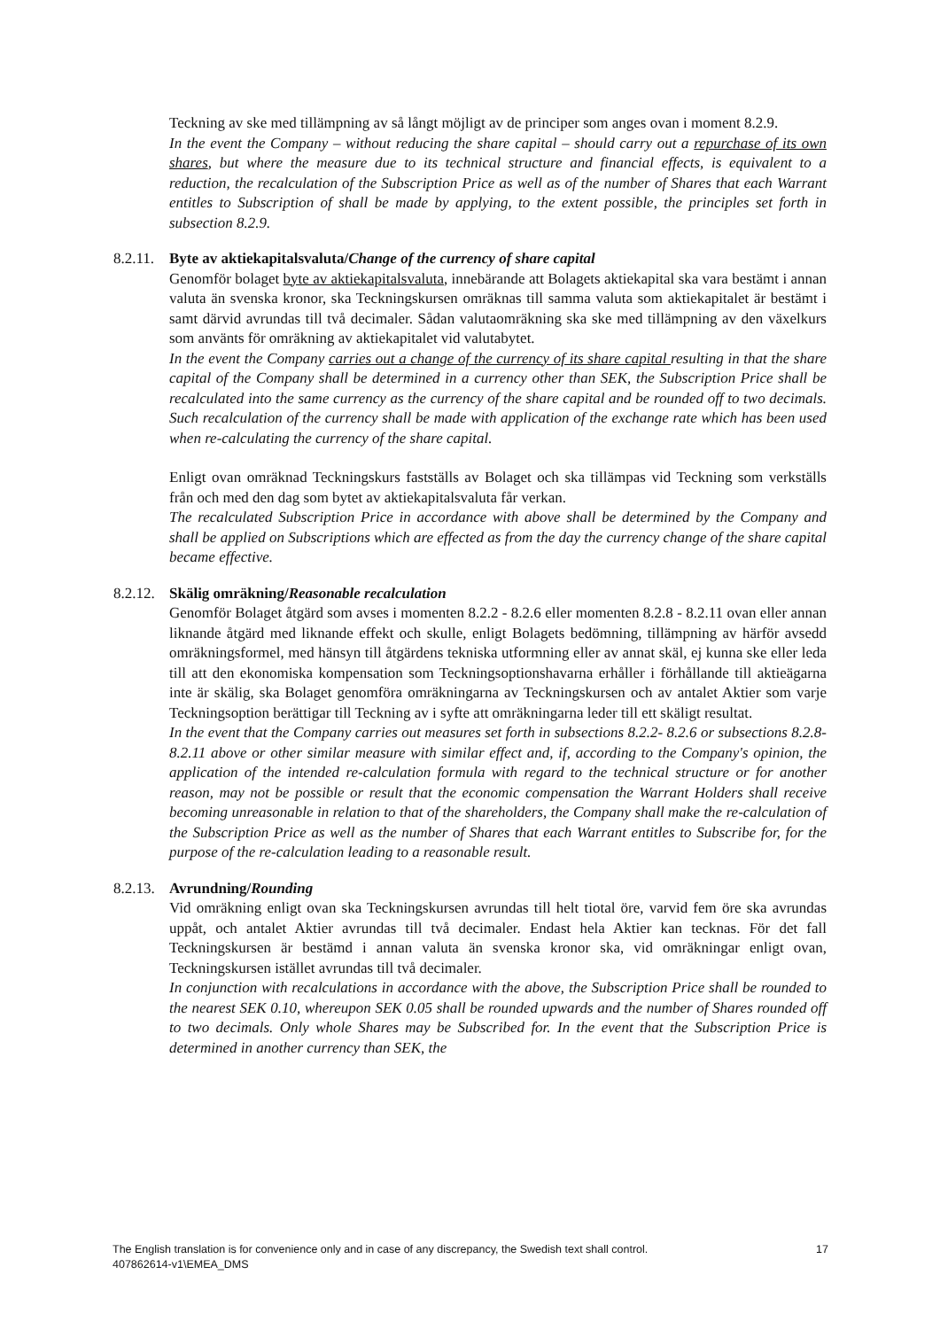Teckning av ske med tillämpning av så långt möjligt av de principer som anges ovan i moment 8.2.9.
In the event the Company – without reducing the share capital – should carry out a repurchase of its own shares, but where the measure due to its technical structure and financial effects, is equivalent to a reduction, the recalculation of the Subscription Price as well as of the number of Shares that each Warrant entitles to Subscription of shall be made by applying, to the extent possible, the principles set forth in subsection 8.2.9.
8.2.11. Byte av aktiekapitalsvaluta/Change of the currency of share capital
Genomför bolaget byte av aktiekapitalsvaluta, innebärande att Bolagets aktiekapital ska vara bestämt i annan valuta än svenska kronor, ska Teckningskursen omräknas till samma valuta som aktiekapitalet är bestämt i samt därvid avrundas till två decimaler. Sådan valutaomräkning ska ske med tillämpning av den växelkurs som använts för omräkning av aktiekapitalet vid valutabytet.
In the event the Company carries out a change of the currency of its share capital resulting in that the share capital of the Company shall be determined in a currency other than SEK, the Subscription Price shall be recalculated into the same currency as the currency of the share capital and be rounded off to two decimals. Such recalculation of the currency shall be made with application of the exchange rate which has been used when re-calculating the currency of the share capital.
Enligt ovan omräknad Teckningskurs fastställs av Bolaget och ska tillämpas vid Teckning som verkställs från och med den dag som bytet av aktiekapitalsvaluta får verkan.
The recalculated Subscription Price in accordance with above shall be determined by the Company and shall be applied on Subscriptions which are effected as from the day the currency change of the share capital became effective.
8.2.12. Skälig omräkning/Reasonable recalculation
Genomför Bolaget åtgärd som avses i momenten 8.2.2 - 8.2.6 eller momenten 8.2.8 - 8.2.11 ovan eller annan liknande åtgärd med liknande effekt och skulle, enligt Bolagets bedömning, tillämpning av härför avsedd omräkningsformel, med hänsyn till åtgärdens tekniska utformning eller av annat skäl, ej kunna ske eller leda till att den ekonomiska kompensation som Teckningsoptionshavarna erhåller i förhållande till aktieägarna inte är skälig, ska Bolaget genomföra omräkningarna av Teckningskursen och av antalet Aktier som varje Teckningsoption berättigar till Teckning av i syfte att omräkningarna leder till ett skäligt resultat.
In the event that the Company carries out measures set forth in subsections 8.2.2- 8.2.6 or subsections 8.2.8- 8.2.11 above or other similar measure with similar effect and, if, according to the Company's opinion, the application of the intended re-calculation formula with regard to the technical structure or for another reason, may not be possible or result that the economic compensation the Warrant Holders shall receive becoming unreasonable in relation to that of the shareholders, the Company shall make the re-calculation of the Subscription Price as well as the number of Shares that each Warrant entitles to Subscribe for, for the purpose of the re-calculation leading to a reasonable result.
8.2.13. Avrundning/Rounding
Vid omräkning enligt ovan ska Teckningskursen avrundas till helt tiotal öre, varvid fem öre ska avrundas uppåt, och antalet Aktier avrundas till två decimaler. Endast hela Aktier kan tecknas. För det fall Teckningskursen är bestämd i annan valuta än svenska kronor ska, vid omräkningar enligt ovan, Teckningskursen istället avrundas till två decimaler.
In conjunction with recalculations in accordance with the above, the Subscription Price shall be rounded to the nearest SEK 0.10, whereupon SEK 0.05 shall be rounded upwards and the number of Shares rounded off to two decimals. Only whole Shares may be Subscribed for. In the event that the Subscription Price is determined in another currency than SEK, the
17 The English translation is for convenience only and in case of any discrepancy, the Swedish text shall control.
407862614-v1\EMEA_DMS